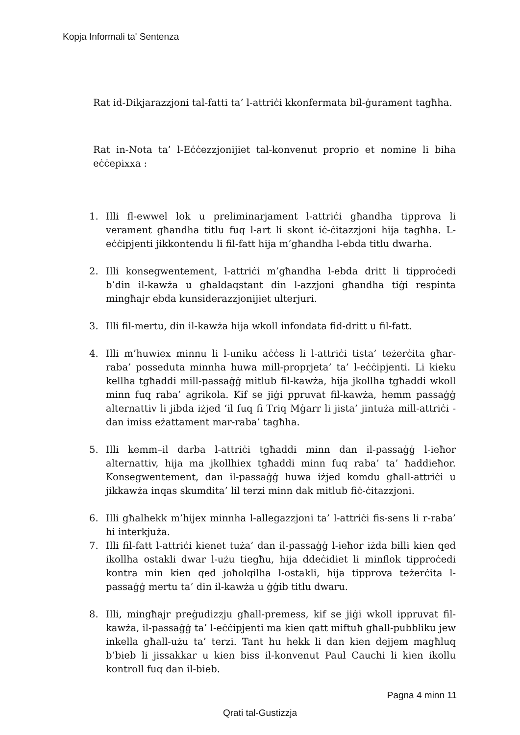Kopja Informali ta' Sentenza
Rat id-Dikjarazzjoni tal-fatti ta’ l-attriċi kkonfermata bil-ġurament tagħha.
Rat in-Nota ta’ l-Eċċezzjonijiet tal-konvenut proprio et nomine li biha eċċepixxa :
1. Illi fl-ewwel lok u preliminarjament l-attriċi għandha tipprova li verament għandha titlu fuq l-art li skont iċ-ċitazzjoni hija tagħha. L-eċċipjenti jikkontendu li fil-fatt hija m’għandha l-ebda titlu dwarha.
2. Illi konsegwentement, l-attriċi m’għandha l-ebda dritt li tipproċedi b’din il-kawża u għaldaqstant din l-azzjoni għandha tiġi respinta mingħajr ebda kunsiderazzjonijiet ulterjuri.
3. Illi fil-mertu, din il-kawża hija wkoll infondata fid-dritt u fil-fatt.
4. Illi m’huwiex minnu li l-uniku aċċess li l-attriċi tista’ teżerċita għar-raba’ posseduta minnha huwa mill-proprjeta’ ta’ l-eċċipjenti. Li kieku kellha tgħaddi mill-passaġġ mitlub fil-kawża, hija jkollha tgħaddi wkoll minn fuq raba’ agrikola. Kif se jiġi ppruvat fil-kawża, hemm passaġġ alternattiv li jibda iżjed ‘il fuq fi Triq Mġarr li jista’ jintuża mill-attriċi - dan imiss eżattament mar-raba’ tagħha.
5. Illi kemm–il darba l-attriċi tgħaddi minn dan il-passaġġ l-ieħor alternattiv, hija ma jkollhiex tgħaddi minn fuq raba’ ta’ ħaddieħor. Konsegwentement, dan il-passaġġ huwa iżjed komdu għall-attriċi u jikkawża inqas skumdita’ lil terzi minn dak mitlub fiċ-ċitazzjoni.
6. Illi għalhekk m’hijex minnha l-allegazzjoni ta’ l-attriċi fis-sens li r-raba’ hi interkjuża.
7. Illi fil-fatt l-attriċi kienet tuża’ dan il-passaġġ l-ieħor iżda billi kien qed ikollha ostakli dwar l-użu tiegħu, hija ddeċidiet li minflok tipproċedi kontra min kien qed joħolqilha l-ostakli, hija tipprova teżerċita l-passaġġ mertu ta’ din il-kawża u ġġib titlu dwaru.
8. Illi, mingħajr preġudizzju għall-premess, kif se jiġi wkoll ippruvat fil-kawża, il-passaġġ ta’ l-eċċipjenti ma kien qatt miftuħ għall-pubbliku jew inkella għall-użu ta’ terzi. Tant hu hekk li dan kien dejjem magħluq b’bieb li jissakkar u kien biss il-konvenut Paul Cauchi li kien ikollu kontroll fuq dan il-bieb.
Pagna 4 minn 11
Qrati tal-Gustizzja